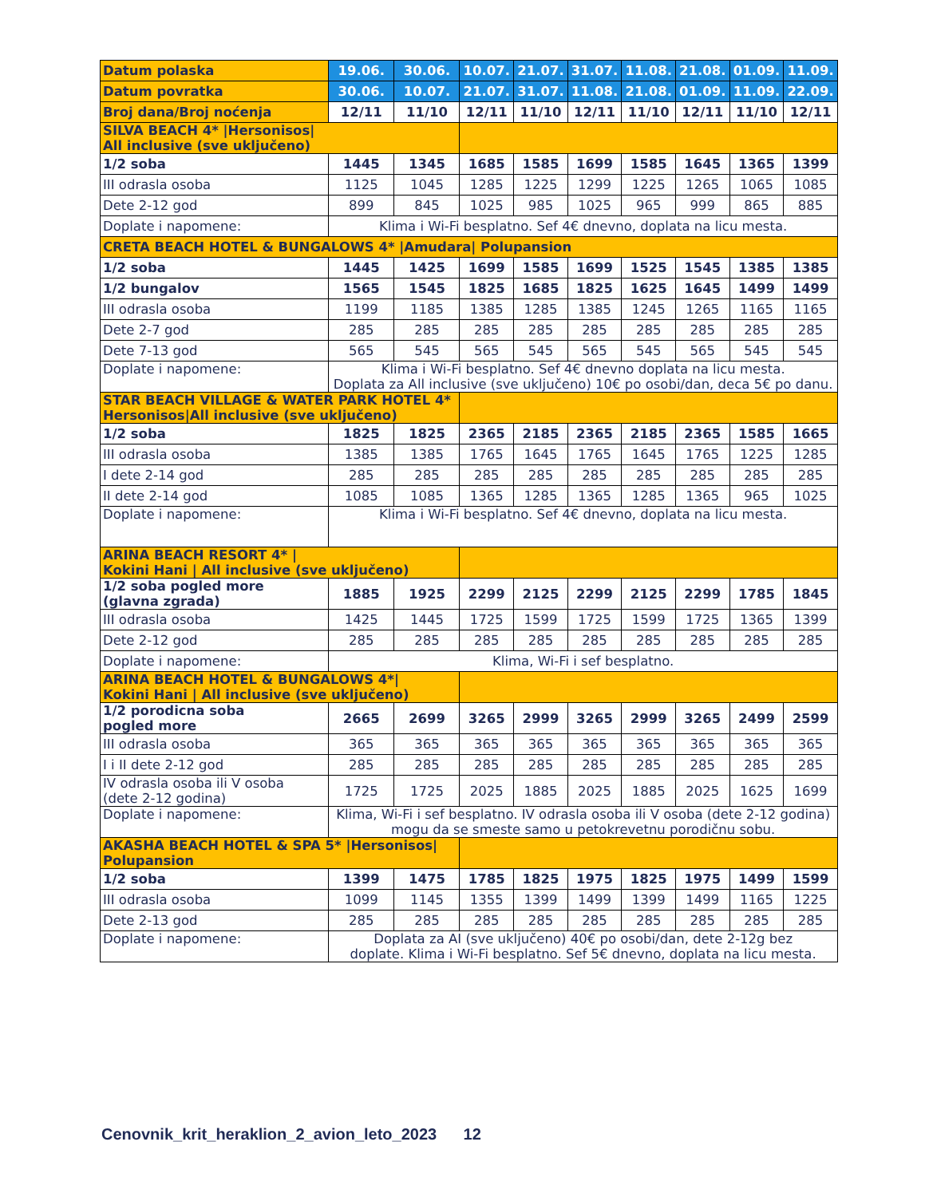| Datum polaska | 19.06. | 30.06. | 10.07. | 21.07. | 31.07. | 11.08. | 21.08. | 01.09. | 11.09. |
| Datum povratka | 30.06. | 10.07. | 21.07. | 31.07. | 11.08. | 21.08. | 01.09. | 11.09. | 22.09. |
| Broj dana/Broj noćenja | 12/11 | 11/10 | 12/11 | 11/10 | 12/11 | 11/10 | 12/11 | 11/10 | 12/11 |
| SILVA BEACH 4* /Hersonisos/ All inclusive (sve uključeno) | | | | | | | | | |
| 1/2 soba | 1445 | 1345 | 1685 | 1585 | 1699 | 1585 | 1645 | 1365 | 1399 |
| III odrasla osoba | 1125 | 1045 | 1285 | 1225 | 1299 | 1225 | 1265 | 1065 | 1085 |
| Dete 2-12 god | 899 | 845 | 1025 | 985 | 1025 | 965 | 999 | 865 | 885 |
| Doplate i napomene: | Klima i Wi-Fi besplatno. Sef 4€ dnevno, doplata na licu mesta. | | | | | | | | |
| CRETA BEACH HOTEL & BUNGALOWS 4* /Amudara/ Polupansion | | | | | | | | | |
| 1/2 soba | 1445 | 1425 | 1699 | 1585 | 1699 | 1525 | 1545 | 1385 | 1385 |
| 1/2 bungalov | 1565 | 1545 | 1825 | 1685 | 1825 | 1625 | 1645 | 1499 | 1499 |
| III odrasla osoba | 1199 | 1185 | 1385 | 1285 | 1385 | 1245 | 1265 | 1165 | 1165 |
| Dete 2-7 god | 285 | 285 | 285 | 285 | 285 | 285 | 285 | 285 | 285 |
| Dete 7-13 god | 565 | 545 | 565 | 545 | 565 | 545 | 565 | 545 | 545 |
| Doplate i napomene: | Klima i Wi-Fi besplatno. Sef 4€ dnevno doplata na licu mesta. Doplata za All inclusive (sve uključeno) 10€ po osobi/dan, deca 5€ po danu. | | | | | | | | |
| STAR BEACH VILLAGE & WATER PARK HOTEL 4* Hersonisos/All inclusive (sve uključeno) | | | | | | | | | |
| 1/2 soba | 1825 | 1825 | 2365 | 2185 | 2365 | 2185 | 2365 | 1585 | 1665 |
| III odrasla osoba | 1385 | 1385 | 1765 | 1645 | 1765 | 1645 | 1765 | 1225 | 1285 |
| I dete 2-14 god | 285 | 285 | 285 | 285 | 285 | 285 | 285 | 285 | 285 |
| II dete 2-14 god | 1085 | 1085 | 1365 | 1285 | 1365 | 1285 | 1365 | 965 | 1025 |
| Doplate i napomene: | Klima i Wi-Fi besplatno. Sef 4€ dnevno, doplata na licu mesta. | | | | | | | | |
| ARINA BEACH RESORT 4* / Kokini Hani / All inclusive (sve uključeno) | | | | | | | | | |
| 1/2 soba pogled more (glavna zgrada) | 1885 | 1925 | 2299 | 2125 | 2299 | 2125 | 2299 | 1785 | 1845 |
| III odrasla osoba | 1425 | 1445 | 1725 | 1599 | 1725 | 1599 | 1725 | 1365 | 1399 |
| Dete 2-12 god | 285 | 285 | 285 | 285 | 285 | 285 | 285 | 285 | 285 |
| Doplate i napomene: | Klima, Wi-Fi i sef besplatno. | | | | | | | | |
| ARINA BEACH HOTEL & BUNGALOWS 4*/ Kokini Hani / All inclusive (sve uključeno) | | | | | | | | | |
| 1/2 porodicna soba pogled more | 2665 | 2699 | 3265 | 2999 | 3265 | 2999 | 3265 | 2499 | 2599 |
| III odrasla osoba | 365 | 365 | 365 | 365 | 365 | 365 | 365 | 365 | 365 |
| I i II dete 2-12 god | 285 | 285 | 285 | 285 | 285 | 285 | 285 | 285 | 285 |
| IV odrasla osoba ili V osoba (dete 2-12 godina) | 1725 | 1725 | 2025 | 1885 | 2025 | 1885 | 2025 | 1625 | 1699 |
| Doplate i napomene: | Klima, Wi-Fi i sef besplatno. IV odrasla osoba ili V osoba (dete 2-12 godina) mogu da se smeste samo u petokrevetnu porodičnu sobu. | | | | | | | | |
| AKASHA BEACH HOTEL & SPA 5* /Hersonisos/ Polupansion | | | | | | | | | |
| 1/2 soba | 1399 | 1475 | 1785 | 1825 | 1975 | 1825 | 1975 | 1499 | 1599 |
| III odrasla osoba | 1099 | 1145 | 1355 | 1399 | 1499 | 1399 | 1499 | 1165 | 1225 |
| Dete 2-13 god | 285 | 285 | 285 | 285 | 285 | 285 | 285 | 285 | 285 |
| Doplate i napomene: | Doplata za AI (sve uključeno) 40€ po osobi/dan, dete 2-12g bez doplate. Klima i Wi-Fi besplatno. Sef 5€ dnevno, doplata na licu mesta. | | | | | | | | |
Cenovnik_krit_heraklion_2_avion_leto_2023 12